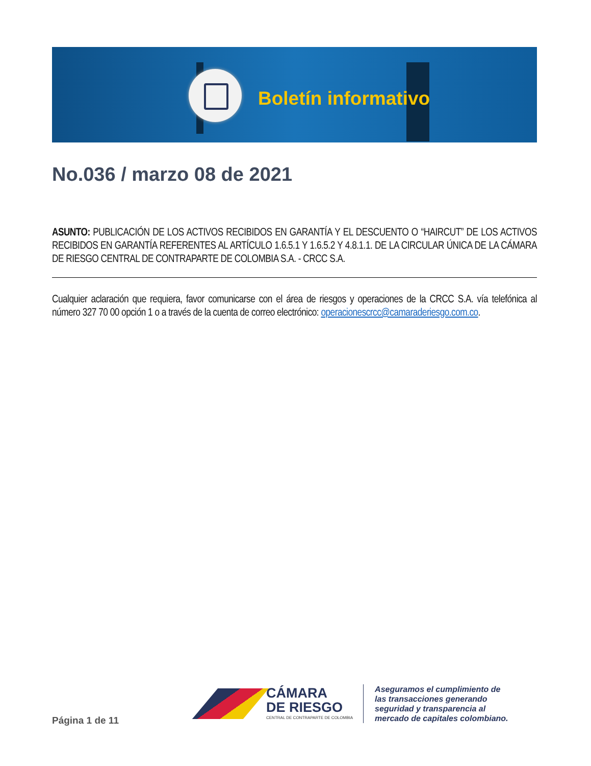Boletín informativo
No.036 / marzo 08 de 2021
ASUNTO: PUBLICACIÓN DE LOS ACTIVOS RECIBIDOS EN GARANTÍA Y EL DESCUENTO O “HAIRCUT” DE LOS ACTIVOS RECIBIDOS EN GARANTÍA REFERENTES AL ARTÍCULO 1.6.5.1 Y 1.6.5.2 Y 4.8.1.1. DE LA CIRCULAR ÚNICA DE LA CÁMARA DE RIESGO CENTRAL DE CONTRAPARTE DE COLOMBIA S.A. - CRCC S.A.
Cualquier aclaración que requiera, favor comunicarse con el área de riesgos y operaciones de la CRCC S.A. vía telefónica al número 327 70 00 opción 1 o a través de la cuenta de correo electrónico: operacionescrcc@camaraderiesgo.com.co.
Página 1 de 11
CÁMARA
DE RIESGO
CENTRAL DE CONTRAPARTE DE COLOMBIA
Aseguramos el cumplimiento de
las transacciones generando
seguridad y transparencia al
mercado de capitales colombiano.